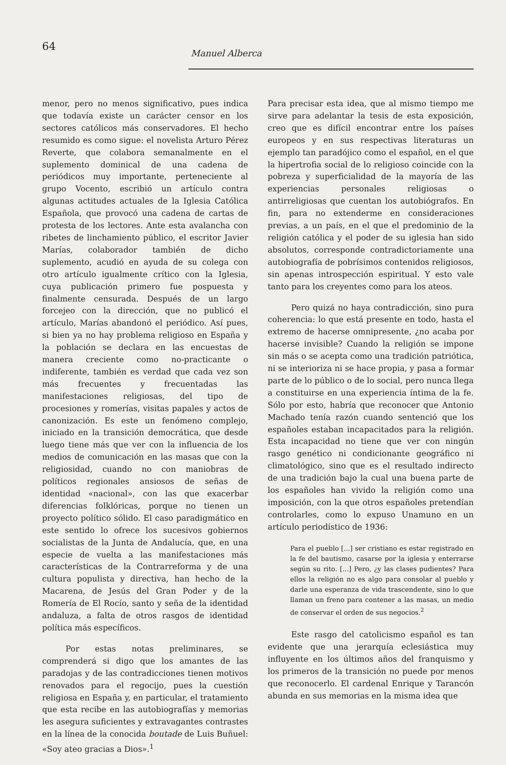64
Manuel Alberca
menor, pero no menos significativo, pues indica que todavía existe un carácter censor en los sectores católicos más conservadores. El hecho resumido es como sigue: el novelista Arturo Pérez Reverte, que colabora semanalmente en el suplemento dominical de una cadena de periódicos muy importante, perteneciente al grupo Vocento, escribió un artículo contra algunas actitudes actuales de la Iglesia Católica Española, que provocó una cadena de cartas de protesta de los lectores. Ante esta avalancha con ribetes de linchamiento público, el escritor Javier Marías, colaborador también de dicho suplemento, acudió en ayuda de su colega con otro artículo igualmente crítico con la Iglesia, cuya publicación primero fue pospuesta y finalmente censurada. Después de un largo forcejeo con la dirección, que no publicó el artículo, Marías abandonó el periódico. Así pues, si bien ya no hay problema religioso en España y la población se declara en las encuestas de manera creciente como no-practicante o indiferente, también es verdad que cada vez son más frecuentes y frecuentadas las manifestaciones religiosas, del tipo de procesiones y romerías, visitas papales y actos de canonización. Es este un fenómeno complejo, iniciado en la transición democrática, que desde luego tiene más que ver con la influencia de los medios de comunicación en las masas que con la religiosidad, cuando no con maniobras de políticos regionales ansiosos de señas de identidad «nacional», con las que exacerbar diferencias folklóricas, porque no tienen un proyecto político sólido. El caso paradigmático en este sentido lo ofrece los sucesivos gobiernos socialistas de la Junta de Andalucía, que, en una especie de vuelta a las manifestaciones más características de la Contrarreforma y de una cultura populista y directiva, han hecho de la Macarena, de Jesús del Gran Poder y de la Romería de El Rocío, santo y seña de la identidad andaluza, a falta de otros rasgos de identidad política más específicos.
Por estas notas preliminares, se comprenderá si digo que los amantes de las paradojas y de las contradicciones tienen motivos renovados para el regocijo, pues la cuestión religiosa en España y, en particular, el tratamiento que esta recibe en las autobiografías y memorias les asegura suficientes y extravagantes contrastes en la línea de la conocida boutade de Luis Buñuel: «Soy ateo gracias a Dios».<sup>1</sup>
Para precisar esta idea, que al mismo tiempo me sirve para adelantar la tesis de esta exposición, creo que es difícil encontrar entre los países europeos y en sus respectivas literaturas un ejemplo tan paradójico como el español, en el que la hipertrofia social de lo religioso coincide con la pobreza y superficialidad de la mayoría de las experiencias personales religiosas o antirreligiosas que cuentan los autobiógrafos. En fin, para no extenderme en consideraciones previas, a un país, en el que el predominio de la religión católica y el poder de su iglesia han sido absolutos, corresponde contradictoriamente una autobiografía de pobrísimos contenidos religiosos, sin apenas introspección espiritual. Y esto vale tanto para los creyentes como para los ateos.
Pero quizá no haya contradicción, sino pura coherencia: lo que está presente en todo, hasta el extremo de hacerse omnipresente, ¿no acaba por hacerse invisible? Cuando la religión se impone sin más o se acepta como una tradición patriótica, ni se interioriza ni se hace propia, y pasa a formar parte de lo público o de lo social, pero nunca llega a constituirse en una experiencia íntima de la fe. Sólo por esto, habría que reconocer que Antonio Machado tenía razón cuando sentenció que los españoles estaban incapacitados para la religión. Esta incapacidad no tiene que ver con ningún rasgo genético ni condicionante geográfico ni climatológico, sino que es el resultado indirecto de una tradición bajo la cual una buena parte de los españoles han vivido la religión como una imposición, con la que otros españoles pretendían controlarles, como lo expuso Unamuno en un artículo periodístico de 1936:
Para el pueblo [...] ser cristiano es estar registrado en la fe del bautismo, casarse por la iglesia y enterrarse según su rito. [...] Pero, ¿y las clases pudientes? Para ellos la religión no es algo para consolar al pueblo y darle una esperanza de vida trascendente, sino lo que llaman un freno para contener a las masas, un medio de conservar el orden de sus negocios.<sup>2</sup>
Este rasgo del catolicismo español es tan evidente que una jerarquía eclesiástica muy influyente en los últimos años del franquismo y los primeros de la transición no puede por menos que reconocerlo. El cardenal Enrique y Tarancón abunda en sus memorias en la misma idea que